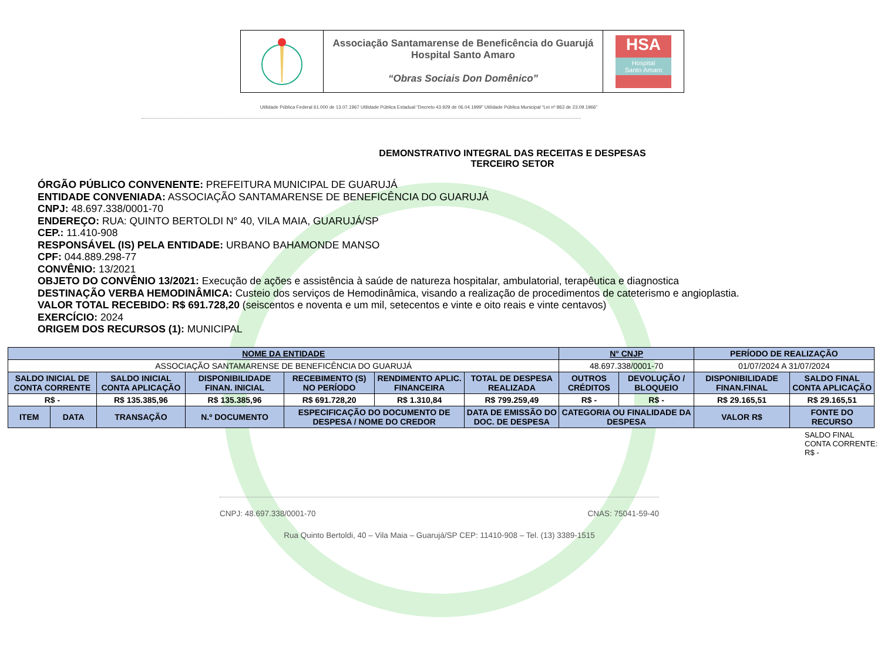Associação Santamarense de Beneficência do Guarujá
Hospital Santo Amaro
“Obras Sociais Don Domênico”
HSA
Hospital
Santo Amaro
Utilidade Pública Federal 61.000 de 13.07.1967 Utilidade Pública Estadual “Decreto 43.929 de 06.04.1999” Utilidade Pública Municipal “Lei nº 863 de 23.09.1966”
DEMONSTRATIVO INTEGRAL DAS RECEITAS E DESPESAS
TERCEIRO SETOR
ÓRGÃO PÚBLICO CONVENENTE: PREFEITURA MUNICIPAL DE GUARUJÁ
ENTIDADE CONVENIADA: ASSOCIAÇÃO SANTAMARENSE DE BENEFICÊNCIA DO GUARUJÁ
CNPJ: 48.697.338/0001-70
ENDEREÇO: RUA: QUINTO BERTOLDI N° 40, VILA MAIA, GUARUJÁ/SP
CEP.: 11.410-908
RESPONSÁVEL (IS) PELA ENTIDADE: URBANO BAHAMONDE MANSO
CPF: 044.889.298-77
CONVÊNIO: 13/2021
OBJETO DO CONVÊNIO 13/2021: Execução de ações e assistência à saúde de natureza hospitalar, ambulatorial, terapêutica e diagnostica
DESTINAÇÃO VERBA HEMODINÂMICA: Custeio dos serviços de Hemodinâmica, visando a realização de procedimentos de cateterismo e angioplastia.
VALOR TOTAL RECEBIDO: R$ 691.728,20 (seiscentos e noventa e um mil, setecentos e vinte e oito reais e vinte centavos)
EXERCÍCIO: 2024
ORIGEM DOS RECURSOS (1): MUNICIPAL
| NOME DA ENTIDADE | | | | | | | N° CNJP | | PERÍODO DE REALIZAÇÃO | |
| --- | --- | --- | --- | --- | --- | --- | --- | --- | --- | --- |
| ASSOCIAÇÃO SANTAMARENSE DE BENEFICÊNCIA DO GUARUJÁ | | | | | | | 48.697.338/0001-70 | | 01/07/2024 A 31/07/2024 | |
| SALDO INICIAL DE CONTA CORRENTE | | SALDO INICIAL CONTA APLICAÇÃO | DISPONIBILIDADE FINAN. INICIAL | RECEBIMENTO (S) NO PERÍODO | RENDIMENTO APLIC. FINANCEIRA | TOTAL DE DESPESA REALIZADA | OUTROS CRÉDITOS | DEVOLUÇÃO / BLOQUEIO | DISPONIBILIDADE FINAN.FINAL | SALDO FINAL CONTA APLICAÇÃO |
| R$ - | | R$ 135.385,96 | R$ 135.385,96 | R$ 691.728,20 | R$ 1.310,84 | R$ 799.259,49 | R$ - | R$ - | R$ 29.165,51 | R$ 29.165,51 |
| ITEM | DATA | TRANSAÇÃO | N.º DOCUMENTO | ESPECIFICAÇÃO DO DOCUMENTO DE DESPESA / NOME DO CREDOR | | DATA DE EMISSÃO DO DOC. DE DESPESA | CATEGORIA OU FINALIDADE DA DESPESA | | VALOR R$ | FONTE DO RECURSO |
SALDO FINAL CONTA CORRENTE: R$ -
CNPJ: 48.697.338/0001-70 CNAS: 75041-59-40
Rua Quinto Bertoldi, 40 – Vila Maia – Guarujá/SP CEP: 11410-908 – Tel. (13) 3389-1515